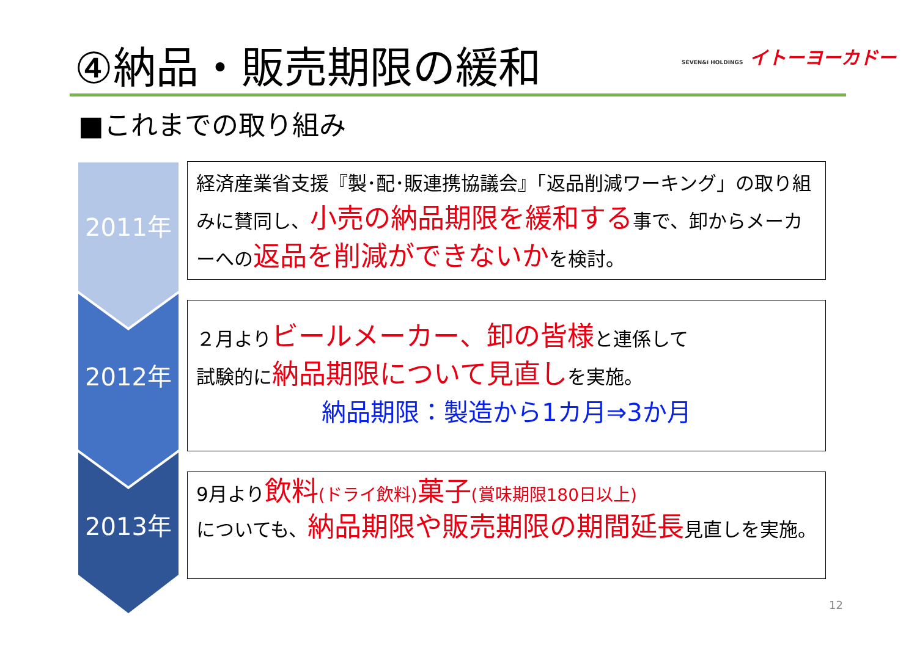④納品・販売期限の緩和
SEVEN&i HOLDINGS イトーヨーカドー
■これまでの取り組み
2011年
2012年
2013年
経済産業省支援『製･配･販連携協議会』「返品削減ワーキング」の取り組みに賛同し、小売の納品期限を緩和する事で、卸からメーカーへの返品を削減ができないかを検討。
２月よりビールメーカー、卸の皆様と連係して
試験的に納品期限について見直しを実施。
納品期限：製造から1カ月⇒3か月
9月より飲料(ドライ飲料) 菓子(賞味期限180日以上)
についても、納品期限や販売期限の期間延長見直しを実施。
12